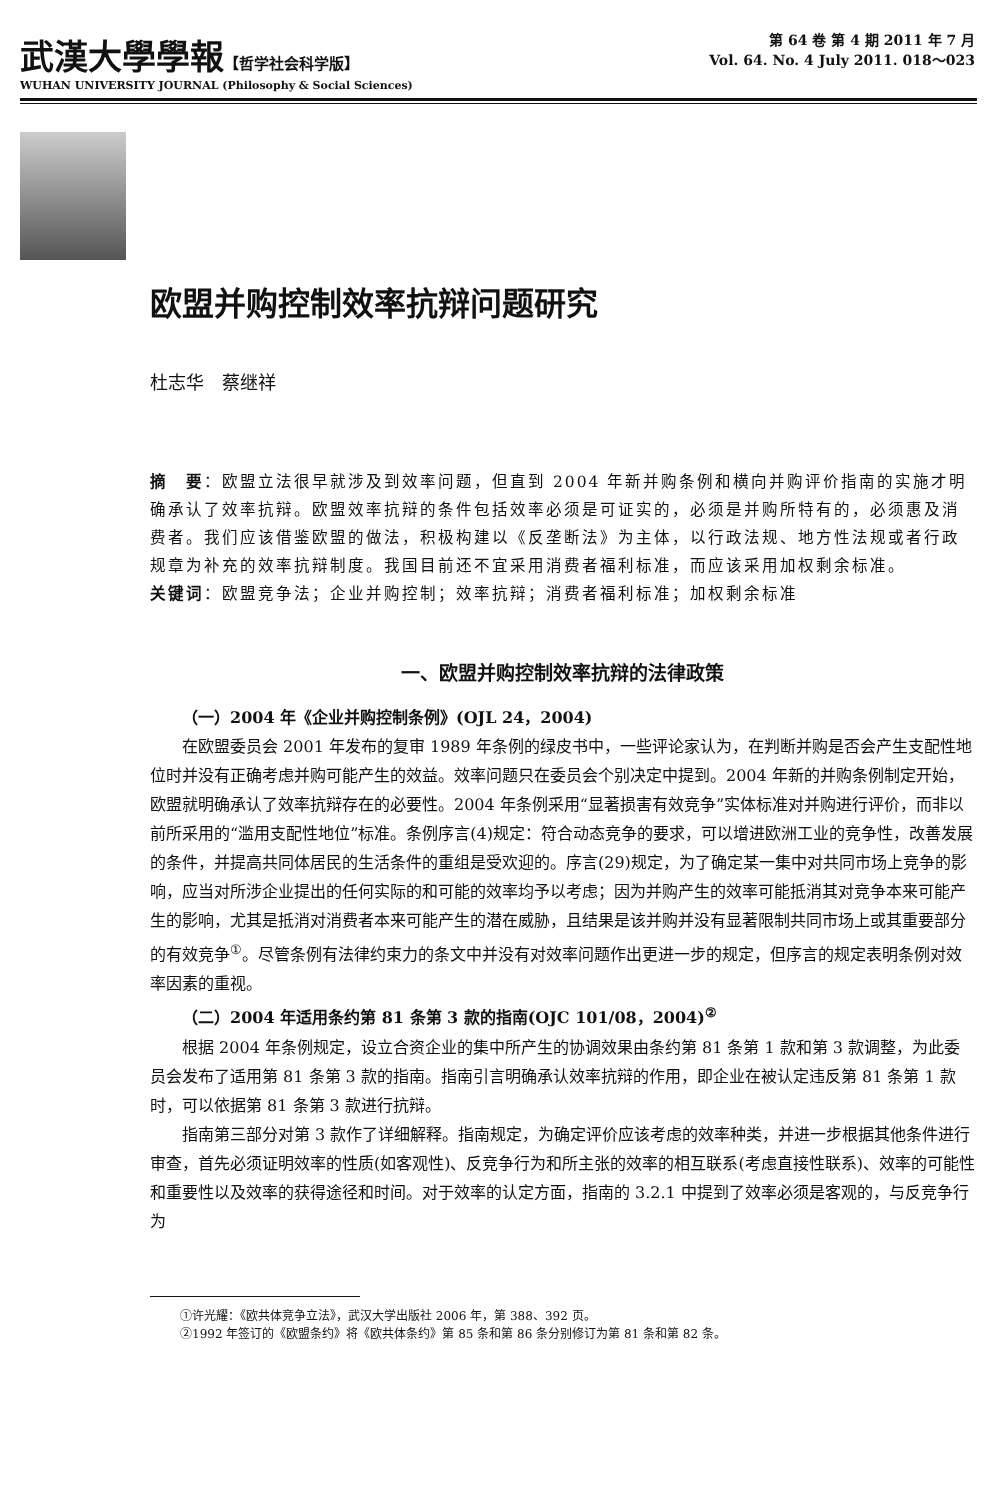武漢大學學報【哲学社会科学版】
WUHAN UNIVERSITY JOURNAL (Philosophy & Social Sciences)
第 64 卷 第 4 期 2011 年 7 月
Vol. 64. No. 4 July 2011. 018～023
欧盟并购控制效率抗辩问题研究
杜志华　蔡继祥
摘　要：欧盟立法很早就涉及到效率问题，但直到 2004 年新并购条例和横向并购评价指南的实施才明确承认了效率抗辩。欧盟效率抗辩的条件包括效率必须是可证实的，必须是并购所特有的，必须惠及消费者。我们应该借鉴欧盟的做法，积极构建以《反垄断法》为主体，以行政法规、地方性法规或者行政规章为补充的效率抗辩制度。我国目前还不宜采用消费者福利标准，而应该采用加权剩余标准。
关键词：欧盟竞争法；企业并购控制；效率抗辩；消费者福利标准；加权剩余标准
一、欧盟并购控制效率抗辩的法律政策
（一）2004 年《企业并购控制条例》(OJL 24，2004)
在欧盟委员会 2001 年发布的复审 1989 年条例的绿皮书中，一些评论家认为，在判断并购是否会产生支配性地位时并没有正确考虑并购可能产生的效益。效率问题只在委员会个别决定中提到。2004 年新的并购条例制定开始，欧盟就明确承认了效率抗辩存在的必要性。2004 年条例采用“显著损害有效竞争”实体标准对并购进行评价，而非以前所采用的“滥用支配性地位”标准。条例序言(4)规定：符合动态竞争的要求，可以增进欧洲工业的竞争性，改善发展的条件，并提高共同体居民的生活条件的重组是受欢迎的。序言(29)规定，为了确定某一集中对共同市场上竞争的影响，应当对所涉企业提出的任何实际的和可能的效率均予以考虑；因为并购产生的效率可能抵消其对竞争本来可能产生的影响，尤其是抵消对消费者本来可能产生的潜在威胁，且结果是该并购并没有显著限制共同市场上或其重要部分的有效竞争<sup>①</sup>。尽管条例有法律约束力的条文中并没有对效率问题作出更进一步的规定，但序言的规定表明条例对效率因素的重视。
（二）2004 年适用条约第 81 条第 3 款的指南(OJC 101/08，2004)<sup>②</sup>
根据 2004 年条例规定，设立合资企业的集中所产生的协调效果由条约第 81 条第 1 款和第 3 款调整，为此委员会发布了适用第 81 条第 3 款的指南。指南引言明确承认效率抗辩的作用，即企业在被认定违反第 81 条第 1 款时，可以依据第 81 条第 3 款进行抗辩。
指南第三部分对第 3 款作了详细解释。指南规定，为确定评价应该考虑的效率种类，并进一步根据其他条件进行审查，首先必须证明效率的性质(如客观性)、反竞争行为和所主张的效率的相互联系(考虑直接性联系)、效率的可能性和重要性以及效率的获得途径和时间。对于效率的认定方面，指南的 3.2.1 中提到了效率必须是客观的，与反竞争行为
①许光耀：《欧共体竞争立法》，武汉大学出版社 2006 年，第 388、392 页。
②1992 年签订的《欧盟条约》将《欧共体条约》第 85 条和第 86 条分别修订为第 81 条和第 82 条。